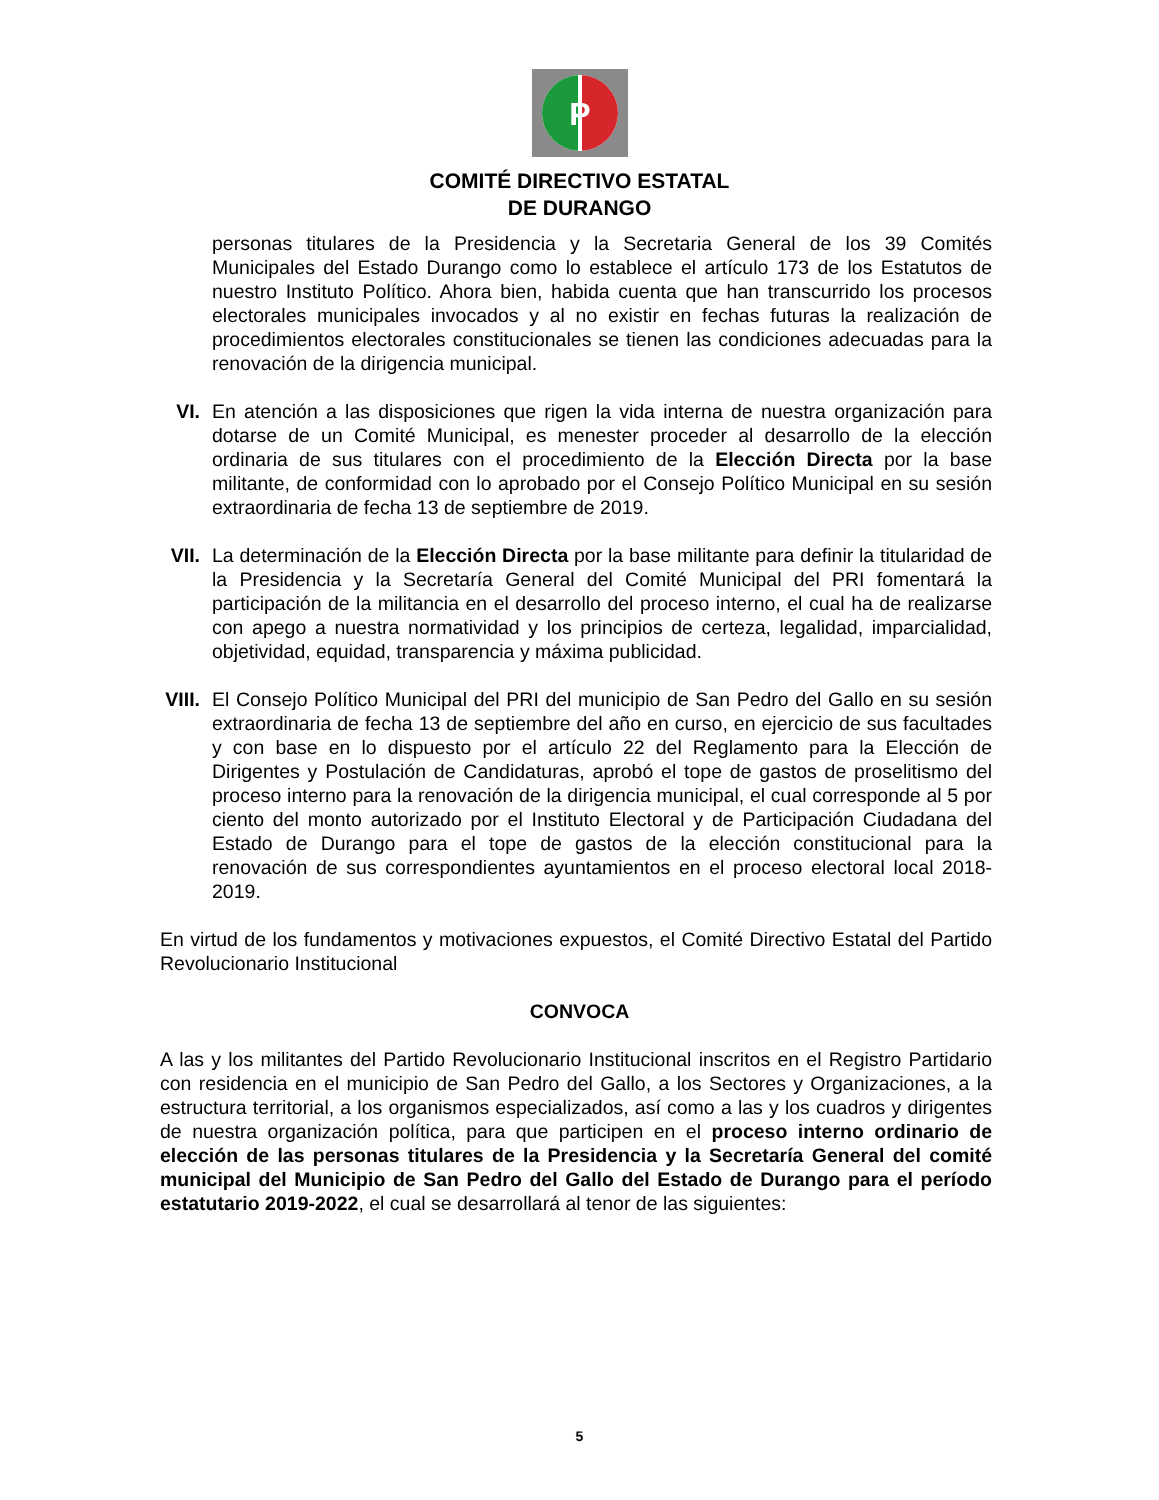P
COMITÉ DIRECTIVO ESTATAL
DE DURANGO
personas titulares de la Presidencia y la Secretaria General de los 39 Comités Municipales del Estado Durango como lo establece el artículo 173 de los Estatutos de nuestro Instituto Político. Ahora bien, habida cuenta que han transcurrido los procesos electorales municipales invocados y al no existir en fechas futuras la realización de procedimientos electorales constitucionales se tienen las condiciones adecuadas para la renovación de la dirigencia municipal.
VI. En atención a las disposiciones que rigen la vida interna de nuestra organización para dotarse de un Comité Municipal, es menester proceder al desarrollo de la elección ordinaria de sus titulares con el procedimiento de la Elección Directa por la base militante, de conformidad con lo aprobado por el Consejo Político Municipal en su sesión extraordinaria de fecha 13 de septiembre de 2019.
VII. La determinación de la Elección Directa por la base militante para definir la titularidad de la Presidencia y la Secretaría General del Comité Municipal del PRI fomentará la participación de la militancia en el desarrollo del proceso interno, el cual ha de realizarse con apego a nuestra normatividad y los principios de certeza, legalidad, imparcialidad, objetividad, equidad, transparencia y máxima publicidad.
VIII. El Consejo Político Municipal del PRI del municipio de San Pedro del Gallo en su sesión extraordinaria de fecha 13 de septiembre del año en curso, en ejercicio de sus facultades y con base en lo dispuesto por el artículo 22 del Reglamento para la Elección de Dirigentes y Postulación de Candidaturas, aprobó el tope de gastos de proselitismo del proceso interno para la renovación de la dirigencia municipal, el cual corresponde al 5 por ciento del monto autorizado por el Instituto Electoral y de Participación Ciudadana del Estado de Durango para el tope de gastos de la elección constitucional para la renovación de sus correspondientes ayuntamientos en el proceso electoral local 2018-2019.
En virtud de los fundamentos y motivaciones expuestos, el Comité Directivo Estatal del Partido Revolucionario Institucional
CONVOCA
A las y los militantes del Partido Revolucionario Institucional inscritos en el Registro Partidario con residencia en el municipio de San Pedro del Gallo, a los Sectores y Organizaciones, a la estructura territorial, a los organismos especializados, así como a las y los cuadros y dirigentes de nuestra organización política, para que participen en el proceso interno ordinario de elección de las personas titulares de la Presidencia y la Secretaría General del comité municipal del Municipio de San Pedro del Gallo del Estado de Durango para el período estatutario 2019-2022, el cual se desarrollará al tenor de las siguientes:
5